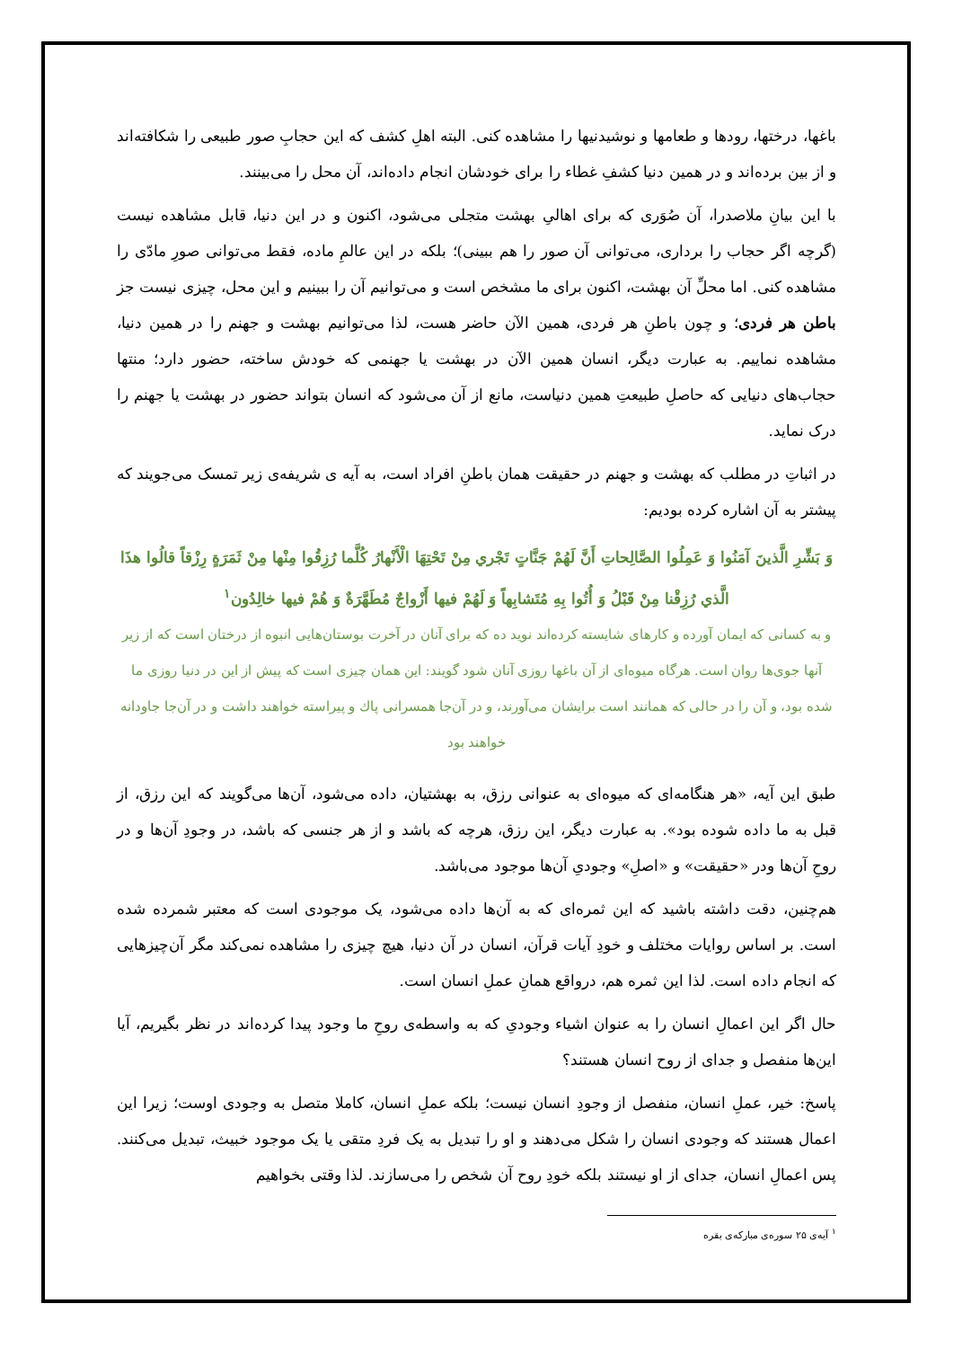باغها، درختها، رودها و طعامها و نوشیدنیها را مشاهده کنی. البته اهلِ کشف که این حجابِ صور طبیعی را شکافته‌اند و از بین برده‌اند و در همین دنیا کشفِ غطاء را برای خودشان انجام داده‌اند، آن محل را می‌بینند.
با این بیانِ ملاصدرا، آن صُوَری که برای اهالیِ بهشت متجلی می‌شود، اکنون و در این دنیا، قابل مشاهده نیست (گرچه اگر حجاب را برداری، می‌توانی آن صور را هم ببینی)؛ بلکه در این عالمِ ماده، فقط می‌توانی صورِ مادّی را مشاهده کنی. اما محلِّ آن بهشت، اکنون برای ما مشخص است و می‌توانیم آن را ببینیم و این محل، چیزی نیست جز باطن هر فردی؛ و چون باطنِ هر فردی، همین الآن حاضر هست، لذا می‌توانیم بهشت و جهنم را در همین دنیا، مشاهده نماییم. به عبارت دیگر، انسان همین الآن در بهشت یا جهنمی که خودش ساخته، حضور دارد؛ منتها حجاب‌های دنیایی که حاصلِ طبیعتِ همین دنیاست، مانع از آن می‌شود که انسان بتواند حضور در بهشت یا جهنم را درک نماید.
در اثباتِ در مطلب که بهشت و جهنم در حقیقت همان باطنِ افراد است، به آیه ی شریفه‌ی زیر تمسک می‌جویند که پیشتر به آن اشاره کرده بودیم:
وَ بَشِّرِ الَّذينَ آمَنُوا وَ عَمِلُوا الصَّالِحاتِ أَنَّ لَهُمْ جَنَّاتٍ تَجْري مِنْ تَحْتِهَا الْأَنْهارُ كُلَّما رُزِقُوا مِنْها مِنْ ثَمَرَةٍ رِزْقاً قالُوا هذَا الَّذي رُزِقْنا مِنْ قَبْلُ وَ أُتُوا بِهِ مُتَشابِهاً وَ لَهُمْ فيها أَزْواجٌ مُطَهَّرَةٌ وَ هُمْ فيها خالِدُون<sup>۱</sup>
و به کسانی که ایمان آورده و کارهای شایسته کرده‌اند نوید ده که برای آنان در آخرت بوستان‌هایی انبوه از درختان است که از زیر آنها جوی‌ها روان است. هرگاه میوه‌ای از آن باغها روزی آنان شود گویند: این همان چیزی است که پیش از این در دنیا روزی ما شده بود، و آن را در حالی که همانند است برایشان می‌آورند، و در آن‌جا همسرانی پاك و پیراسته خواهند داشت و در آن‌جا جاودانه خواهند بود
طبق این آیه، «هر هنگامه‌ای که میوه‌ای به عنوانی رزق، به بهشتیان، داده می‌شود، آن‌ها می‌گویند که این رزق، از قبل به ما داده شوده بود». به عبارت دیگر، این رزق، هرچه که باشد و از هر جنسی که باشد، در وجودِ آن‌ها و در روحِ آن‌ها ودر «حقیقت» و «اصلِ» وجودیِ آن‌ها موجود می‌باشد.
هم‌چنین، دقت داشته باشید که این ثمره‌ای که به آن‌ها داده می‌شود، یک موجودی است که معتبر شمرده شده است. بر اساس روایات مختلف و خودِ آیات قرآن، انسان در آن دنیا، هیچ چیزی را مشاهده نمی‌کند مگر آن‌چیزهایی که انجام داده است. لذا این ثمره هم، درواقع همانِ عملِ انسان است.
حال اگر این اعمالِ انسان را به عنوان اشیاء وجودیِ که به واسطه‌ی روحِ ما وجود پیدا کرده‌اند در نظر بگیریم، آیا این‌ها منفصل و جدای از روح انسان هستند؟
پاسخ: خیر، عملِ انسان، منفصل از وجودِ انسان نیست؛ بلکه عملِ انسان، کاملا متصل به وجودی اوست؛ زیرا این اعمال هستند که وجودی انسان را شکل می‌دهند و او را تبدیل به یک فردِ متقی یا یک موجود خبیث، تبدیل می‌کنند. پس اعمالِ انسان، جدای از او نیستند بلکه خودِ روح آن شخص را می‌سازند. لذا وقتی بخواهیم
<sup>۱</sup> آیه‌ی ۲۵ سوره‌ی مبارکه‌ی بقره